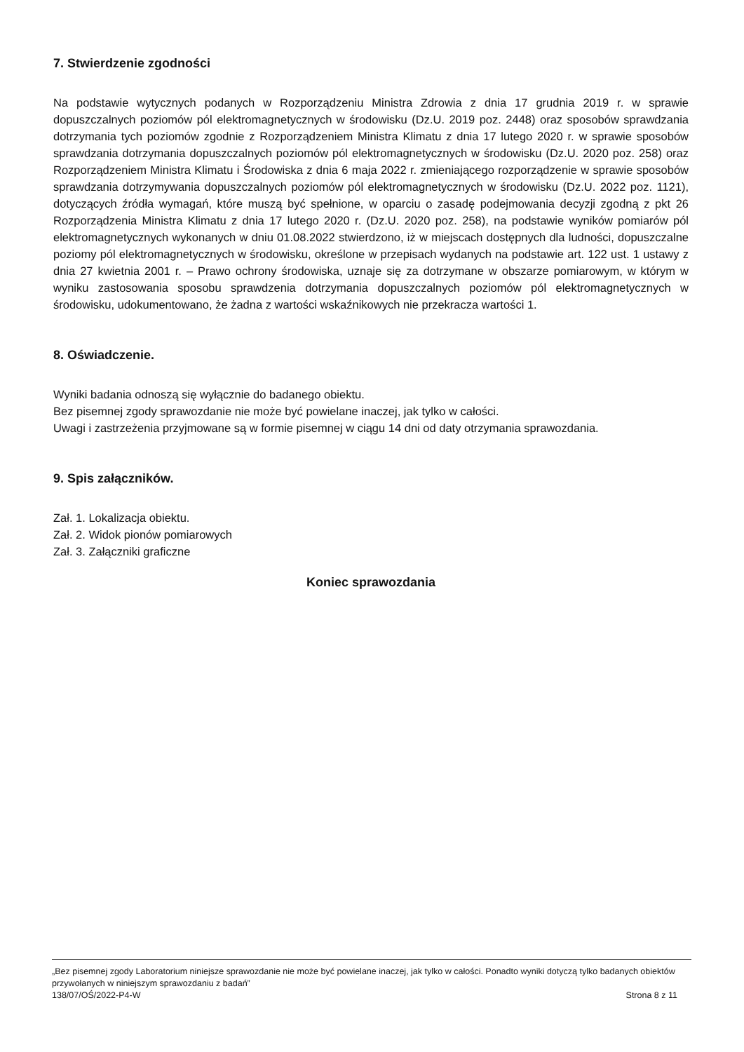7. Stwierdzenie zgodności
Na podstawie wytycznych podanych w Rozporządzeniu Ministra Zdrowia z dnia 17 grudnia 2019 r. w sprawie dopuszczalnych poziomów pól elektromagnetycznych w środowisku (Dz.U. 2019 poz. 2448) oraz sposobów sprawdzania dotrzymania tych poziomów zgodnie z Rozporządzeniem Ministra Klimatu z dnia 17 lutego 2020 r. w sprawie sposobów sprawdzania dotrzymania dopuszczalnych poziomów pól elektromagnetycznych w środowisku (Dz.U. 2020 poz. 258) oraz Rozporządzeniem Ministra Klimatu i Środowiska z dnia 6 maja 2022 r. zmieniającego rozporządzenie w sprawie sposobów sprawdzania dotrzymywania dopuszczalnych poziomów pól elektromagnetycznych w środowisku (Dz.U. 2022 poz. 1121), dotyczących źródła wymagań, które muszą być spełnione, w oparciu o zasadę podejmowania decyzji zgodną z pkt 26 Rozporządzenia Ministra Klimatu z dnia 17 lutego 2020 r. (Dz.U. 2020 poz. 258), na podstawie wyników pomiarów pól elektromagnetycznych wykonanych w dniu 01.08.2022 stwierdzono, iż w miejscach dostępnych dla ludności, dopuszczalne poziomy pól elektromagnetycznych w środowisku, określone w przepisach wydanych na podstawie art. 122 ust. 1 ustawy z dnia 27 kwietnia 2001 r. – Prawo ochrony środowiska, uznaje się za dotrzymane w obszarze pomiarowym, w którym w wyniku zastosowania sposobu sprawdzenia dotrzymania dopuszczalnych poziomów pól elektromagnetycznych w środowisku, udokumentowano, że żadna z wartości wskaźnikowych nie przekracza wartości 1.
8. Oświadczenie.
Wyniki badania odnoszą się wyłącznie do badanego obiektu.
Bez pisemnej zgody sprawozdanie nie może być powielane inaczej, jak tylko w całości.
Uwagi i zastrzeżenia przyjmowane są w formie pisemnej w ciągu 14 dni od daty otrzymania sprawozdania.
9. Spis załączników.
Zał. 1. Lokalizacja obiektu.
Zał. 2. Widok pionów pomiarowych
Zał. 3. Załączniki graficzne
Koniec sprawozdania
„Bez pisemnej zgody Laboratorium niniejsze sprawozdanie nie może być powielane inaczej, jak tylko w całości. Ponadto wyniki dotyczą tylko badanych obiektów przywołanych w niniejszym sprawozdaniu z badań”
138/07/OŚ/2022-P4-W Strona 8 z 11